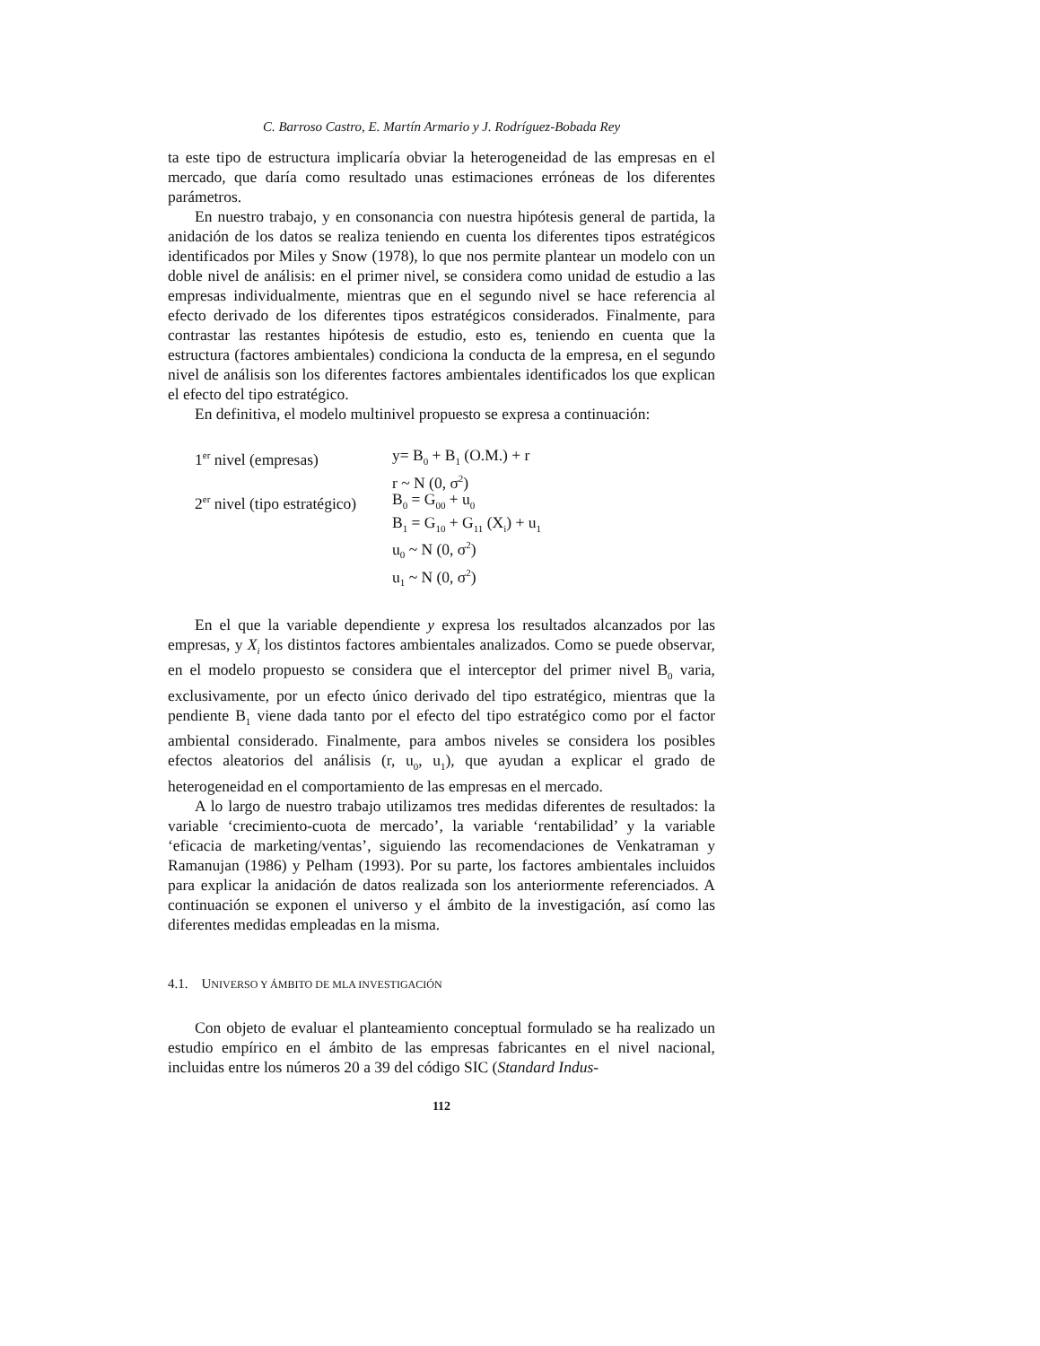C. Barroso Castro, E. Martín Armario y J. Rodríguez-Bobada Rey
ta este tipo de estructura implicaría obviar la heterogeneidad de las empresas en el mercado, que daría como resultado unas estimaciones erróneas de los diferentes parámetros.
En nuestro trabajo, y en consonancia con nuestra hipótesis general de partida, la anidación de los datos se realiza teniendo en cuenta los diferentes tipos estratégicos identificados por Miles y Snow (1978), lo que nos permite plantear un modelo con un doble nivel de análisis: en el primer nivel, se considera como unidad de estudio a las empresas individualmente, mientras que en el segundo nivel se hace referencia al efecto derivado de los diferentes tipos estratégicos considerados. Finalmente, para contrastar las restantes hipótesis de estudio, esto es, teniendo en cuenta que la estructura (factores ambientales) condiciona la conducta de la empresa, en el segundo nivel de análisis son los diferentes factores ambientales identificados los que explican el efecto del tipo estratégico.
En definitiva, el modelo multinivel propuesto se expresa a continuación:
1<sup>er</sup> nivel (empresas)
y= B<sub>0</sub> + B<sub>1</sub> (O.M.) + r
r ~ N (0, σ<sup>2</sup>)
2<sup>er</sup> nivel (tipo estratégico)
B<sub>0</sub> = G<sub>00</sub> + u<sub>0</sub>
B<sub>1</sub> = G<sub>10</sub> + G<sub>11</sub> (X<sub>i</sub>) + u<sub>1</sub>
u<sub>0</sub> ~ N (0, σ<sup>2</sup>)
u<sub>1</sub> ~ N (0, σ<sup>2</sup>)
En el que la variable dependiente y expresa los resultados alcanzados por las empresas, y X<sub>i</sub> los distintos factores ambientales analizados. Como se puede observar, en el modelo propuesto se considera que el interceptor del primer nivel B<sub>0</sub> varia, exclusivamente, por un efecto único derivado del tipo estratégico, mientras que la pendiente B<sub>1</sub> viene dada tanto por el efecto del tipo estratégico como por el factor ambiental considerado. Finalmente, para ambos niveles se considera los posibles efectos aleatorios del análisis (r, u<sub>0</sub>, u<sub>1</sub>), que ayudan a explicar el grado de heterogeneidad en el comportamiento de las empresas en el mercado.
A lo largo de nuestro trabajo utilizamos tres medidas diferentes de resultados: la variable ‘crecimiento-cuota de mercado’, la variable ‘rentabilidad’ y la variable ‘eficacia de marketing/ventas’, siguiendo las recomendaciones de Venkatraman y Ramanujan (1986) y Pelham (1993). Por su parte, los factores ambientales incluidos para explicar la anidación de datos realizada son los anteriormente referenciados. A continuación se exponen el universo y el ámbito de la investigación, así como las diferentes medidas empleadas en la misma.
4.1. UNIVERSO Y ÁMBITO DE MLA INVESTIGACIÓN
Con objeto de evaluar el planteamiento conceptual formulado se ha realizado un estudio empírico en el ámbito de las empresas fabricantes en el nivel nacional, incluidas entre los números 20 a 39 del código SIC (Standard Indus-
112